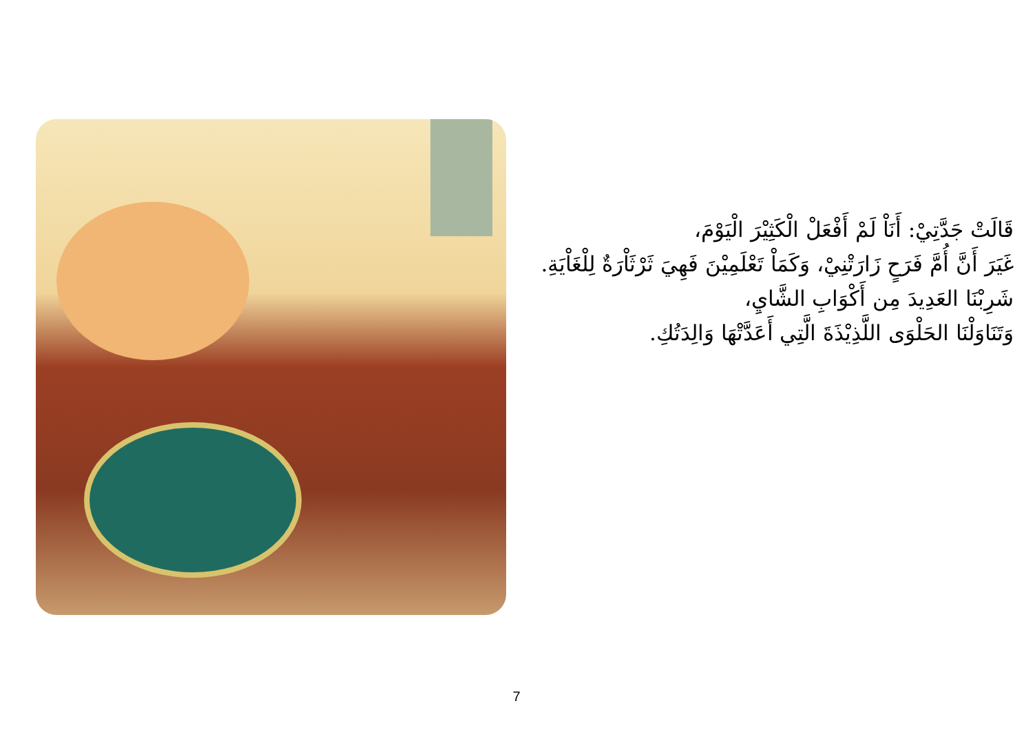قَالَتْ جَدَّتِيْ: أَنَاْ لَمْ أَفْعَلْ الْكَثِيْرَ الْيَوْمَ،
غَيَرَ أَنَّ أُمَّ فَرَحٍ زَارَتْنِيْ، وَكَمَاْ تَعْلَمِيْنَ فَهِيَ ثَرْثَاْرَةٌ لِلْغَاْيَةِ.
شَرِبْنَا العَدِيدَ مِن أَكْوَابِ الشَّايِ،
وَتَنَاوَلْنَا الحَلْوَى اللَّذِيْذَةَ الَّتِي أَعَدَّتْهَا وَالِدَتُكِ.
7